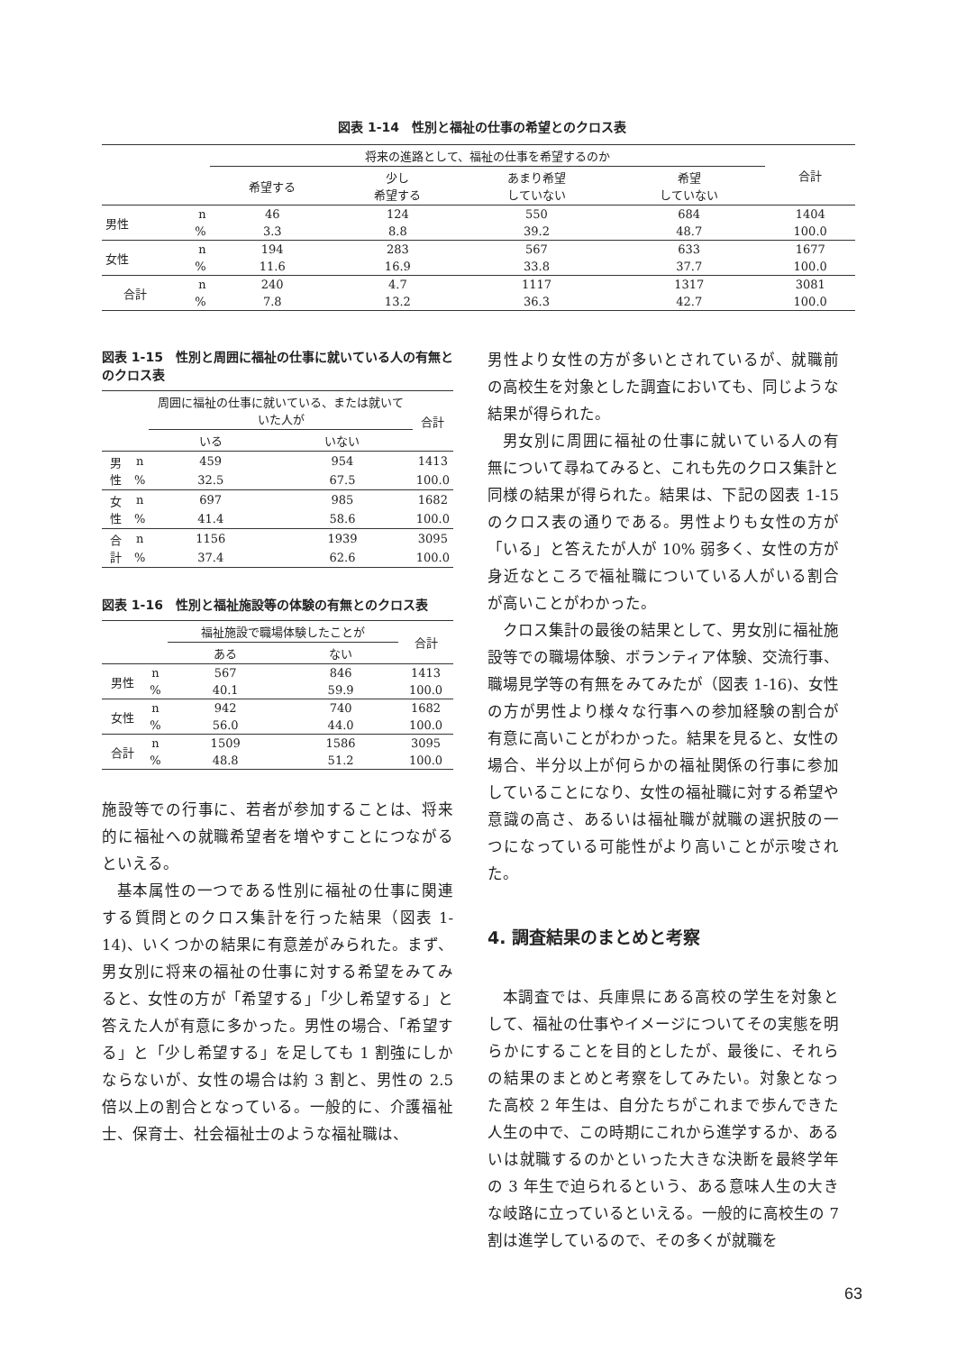図表 1-14　性別と福祉の仕事の希望とのクロス表
| | | 将来の進路として、福祉の仕事を希望するのか | | | | 合計 |
| | | 希望する | 少し 希望する | あまり希望 していない | 希望 していない | |
| 男性 | n | 46 | 124 | 550 | 684 | 1404 |
| | % | 3.3 | 8.8 | 39.2 | 48.7 | 100.0 |
| 女性 | n | 194 | 283 | 567 | 633 | 1677 |
| | % | 11.6 | 16.9 | 33.8 | 37.7 | 100.0 |
| 合計 | n | 240 | 4.7 | 1117 | 1317 | 3081 |
| | % | 7.8 | 13.2 | 36.3 | 42.7 | 100.0 |
図表 1-15　性別と周囲に福祉の仕事に就いている人の有無とのクロス表
| | | 周囲に福祉の仕事に就いている、または就いていた人が | | 合計 |
| | | いる | いない | |
| 男性 | n | 459 | 954 | 1413 |
| | % | 32.5 | 67.5 | 100.0 |
| 女性 | n | 697 | 985 | 1682 |
| | % | 41.4 | 58.6 | 100.0 |
| 合計 | n | 1156 | 1939 | 3095 |
| | % | 37.4 | 62.6 | 100.0 |
図表 1-16　性別と福祉施設等の体験の有無とのクロス表
| | | 福祉施設で職場体験したことが | | 合計 |
| | | ある | ない | |
| 男性 | n | 567 | 846 | 1413 |
| | % | 40.1 | 59.9 | 100.0 |
| 女性 | n | 942 | 740 | 1682 |
| | % | 56.0 | 44.0 | 100.0 |
| 合計 | n | 1509 | 1586 | 3095 |
| | % | 48.8 | 51.2 | 100.0 |
施設等での行事に、若者が参加することは、将来的に福祉への就職希望者を増やすことにつながるといえる。
基本属性の一つである性別に福祉の仕事に関連する質問とのクロス集計を行った結果（図表 1-14)、いくつかの結果に有意差がみられた。まず、男女別に将来の福祉の仕事に対する希望をみてみると、女性の方が「希望する」「少し希望する」と答えた人が有意に多かった。男性の場合、「希望する」と「少し希望する」を足しても 1 割強にしかならないが、女性の場合は約 3 割と、男性の 2.5 倍以上の割合となっている。一般的に、介護福祉士、保育士、社会福祉士のような福祉職は、
男性より女性の方が多いとされているが、就職前の高校生を対象とした調査においても、同じような結果が得られた。
男女別に周囲に福祉の仕事に就いている人の有無について尋ねてみると、これも先のクロス集計と同様の結果が得られた。結果は、下記の図表 1-15 のクロス表の通りである。男性よりも女性の方が「いる」と答えたが人が 10% 弱多く、女性の方が身近なところで福祉職についている人がいる割合が高いことがわかった。
クロス集計の最後の結果として、男女別に福祉施設等での職場体験、ボランティア体験、交流行事、職場見学等の有無をみてみたが（図表 1-16)、女性の方が男性より様々な行事への参加経験の割合が有意に高いことがわかった。結果を見ると、女性の場合、半分以上が何らかの福祉関係の行事に参加していることになり、女性の福祉職に対する希望や意識の高さ、あるいは福祉職が就職の選択肢の一つになっている可能性がより高いことが示唆された。
4. 調査結果のまとめと考察
本調査では、兵庫県にある高校の学生を対象として、福祉の仕事やイメージについてその実態を明らかにすることを目的としたが、最後に、それらの結果のまとめと考察をしてみたい。対象となった高校 2 年生は、自分たちがこれまで歩んできた人生の中で、この時期にこれから進学するか、あるいは就職するのかといった大きな決断を最終学年の 3 年生で迫られるという、ある意味人生の大きな岐路に立っているといえる。一般的に高校生の 7 割は進学しているので、その多くが就職を
63